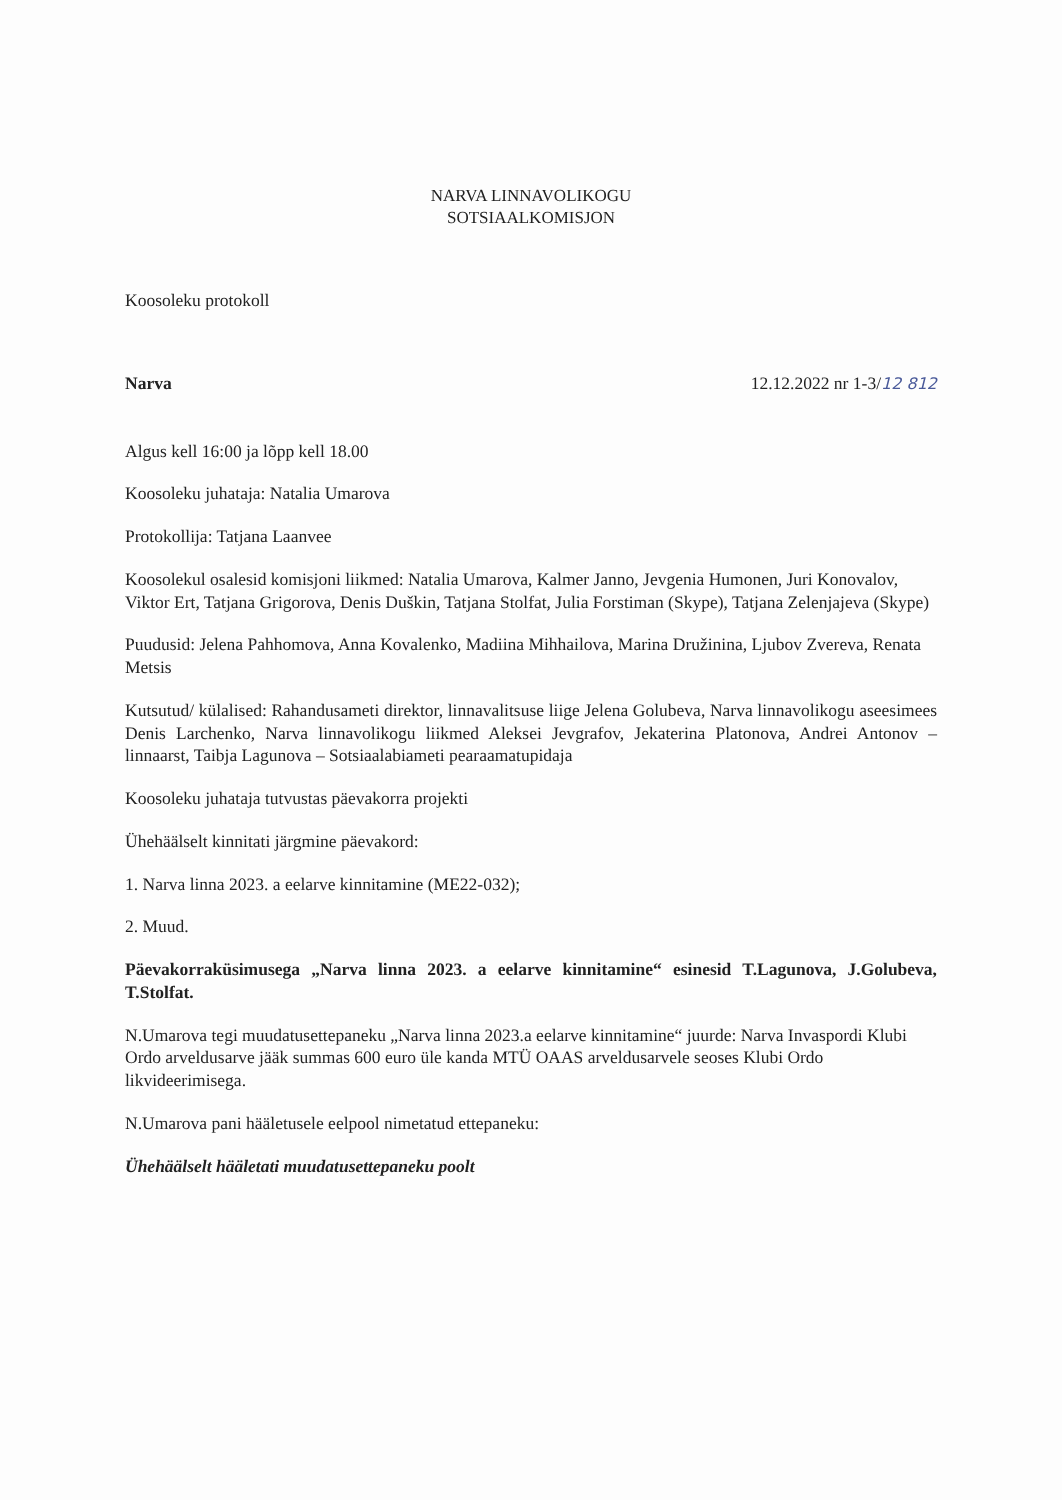NARVA LINNAVOLIKOGU
SOTSIAALKOMISJON
Koosoleku protokoll
Narva 12.12.2022 nr 1-3/12 812
Algus kell 16:00 ja lõpp kell 18.00
Koosoleku juhataja: Natalia Umarova
Protokollija: Tatjana Laanvee
Koosolekul osalesid komisjoni liikmed: Natalia Umarova, Kalmer Janno, Jevgenia Humonen, Juri Konovalov, Viktor Ert, Tatjana Grigorova, Denis Duškin, Tatjana Stolfat, Julia Forstiman (Skype), Tatjana Zelenjajeva (Skype)
Puudusid: Jelena Pahhomova, Anna Kovalenko, Madiina Mihhailova, Marina Družinina, Ljubov Zvereva, Renata Metsis
Kutsutud/ külalised: Rahandusameti direktor, linnavalitsuse liige Jelena Golubeva, Narva linnavolikogu aseesimees Denis Larchenko, Narva linnavolikogu liikmed Aleksei Jevgrafov, Jekaterina Platonova, Andrei Antonov – linnaarst, Taibja Lagunova – Sotsiaalabiameti pearaamatupidaja
Koosoleku juhataja tutvustas päevakorra projekti
Ühehäälselt kinnitati järgmine päevakord:
1. Narva linna 2023. a eelarve kinnitamine (ME22-032);
2. Muud.
Päevakorraküsimusega „Narva linna 2023. a eelarve kinnitamine“ esinesid T.Lagunova, J.Golubeva, T.Stolfat.
N.Umarova tegi muudatusettepaneku „Narva linna 2023.a eelarve kinnitamine“ juurde: Narva Invaspordi Klubi Ordo arveldusarve jääk summas 600 euro üle kanda MTÜ OAAS arveldusarvele seoses Klubi Ordo likvideerimisega.
N.Umarova pani hääletusele eelpool nimetatud ettepaneku:
Ühehäälselt hääletati muudatusettepaneku poolt